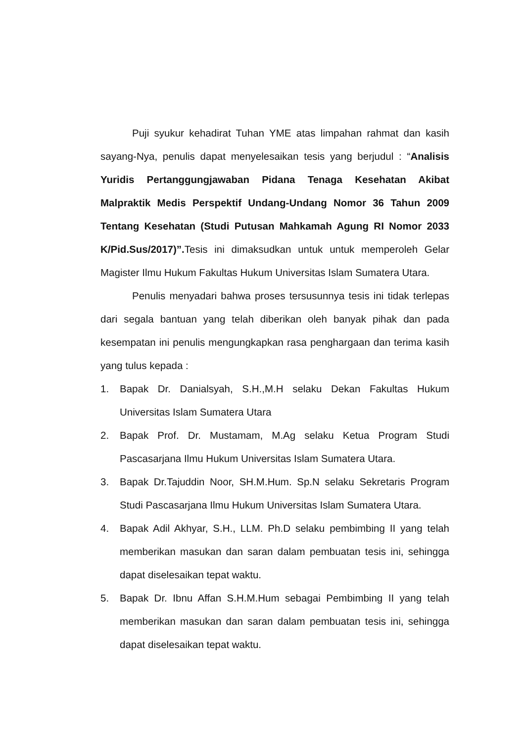Puji syukur kehadirat Tuhan YME atas limpahan rahmat dan kasih sayang-Nya, penulis dapat menyelesaikan tesis yang berjudul : “Analisis Yuridis Pertanggungjawaban Pidana Tenaga Kesehatan Akibat Malpraktik Medis Perspektif Undang-Undang Nomor 36 Tahun 2009 Tentang Kesehatan (Studi Putusan Mahkamah Agung RI Nomor 2033 K/Pid.Sus/2017)”. Tesis ini dimaksudkan untuk untuk memperoleh Gelar Magister Ilmu Hukum Fakultas Hukum Universitas Islam Sumatera Utara.
Penulis menyadari bahwa proses tersusunnya tesis ini tidak terlepas dari segala bantuan yang telah diberikan oleh banyak pihak dan pada kesempatan ini penulis mengungkapkan rasa penghargaan dan terima kasih yang tulus kepada :
1. Bapak Dr. Danialsyah, S.H.,M.H selaku Dekan Fakultas Hukum Universitas Islam Sumatera Utara
2. Bapak Prof. Dr. Mustamam, M.Ag selaku Ketua Program Studi Pascasarjana Ilmu Hukum Universitas Islam Sumatera Utara.
3. Bapak Dr.Tajuddin Noor, SH.M.Hum. Sp.N selaku Sekretaris Program Studi Pascasarjana Ilmu Hukum Universitas Islam Sumatera Utara.
4. Bapak Adil Akhyar, S.H., LLM. Ph.D selaku pembimbing II yang telah memberikan masukan dan saran dalam pembuatan tesis ini, sehingga dapat diselesaikan tepat waktu.
5. Bapak Dr. Ibnu Affan S.H.M.Hum sebagai Pembimbing II yang telah memberikan masukan dan saran dalam pembuatan tesis ini, sehingga dapat diselesaikan tepat waktu.